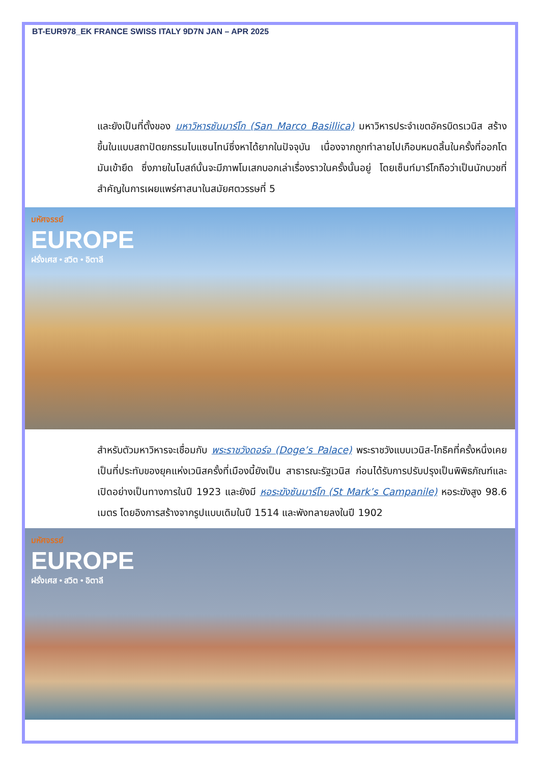BT-EUR978_EK FRANCE SWISS ITALY 9D7N JAN – APR 2025
และยังเป็นที่ตั้งของ มหาวิหารซันมาร์โก (San Marco Basillica) มหาวิหารประจำเขตอัครบิดรเวนิส สร้างขึ้นในแบบสถาปัตยกรรมไบแซนไทน์ซึ่งหาได้ยากในปัจจุบัน เนื่องจากถูกทำลายไปเกือบหมดสิ้นในครั้งที่ออกโตมันเข้ายึด ซึ่งภายในโบสถ์นั้นจะมีภาพโมเสกบอกเล่าเรื่องราวในครั้งนั้นอยู่ โดยเซ็นท์มาร์โกถือว่าเป็นนักบวชที่สำคัญในการเผยแพร่ศาสนาในสมัยศตวรรษที่ 5
มหัศจรรย์
EUROPE
ฝรั่งเศส • สวิต • อิตาลี
สำหรับตัวมหาวิหารจะเชื่อมกับ พระราชวังดอร์จ (Doge’s Palace) พระราชวังแบบเวนิส-โกธิคที่ครั้งหนึ่งเคยเป็นที่ประทับของยุคแห่งเวนิสครั้งที่เมืองนี้ยังเป็น สาธารณะรัฐเวนิส ก่อนได้รับการปรับปรุงเป็นพิพิธภัณฑ์และเปิดอย่างเป็นทางการในปี 1923 และยังมี หอระฆังซันมาร์โก (St Mark’s Campanile) หอระฆังสูง 98.6 เมตร โดยอิงการสร้างจากรูปแบบเดิมในปี 1514 และพังทลายลงในปี 1902
มหัศจรรย์
EUROPE
ฝรั่งเศส • สวิต • อิตาลี